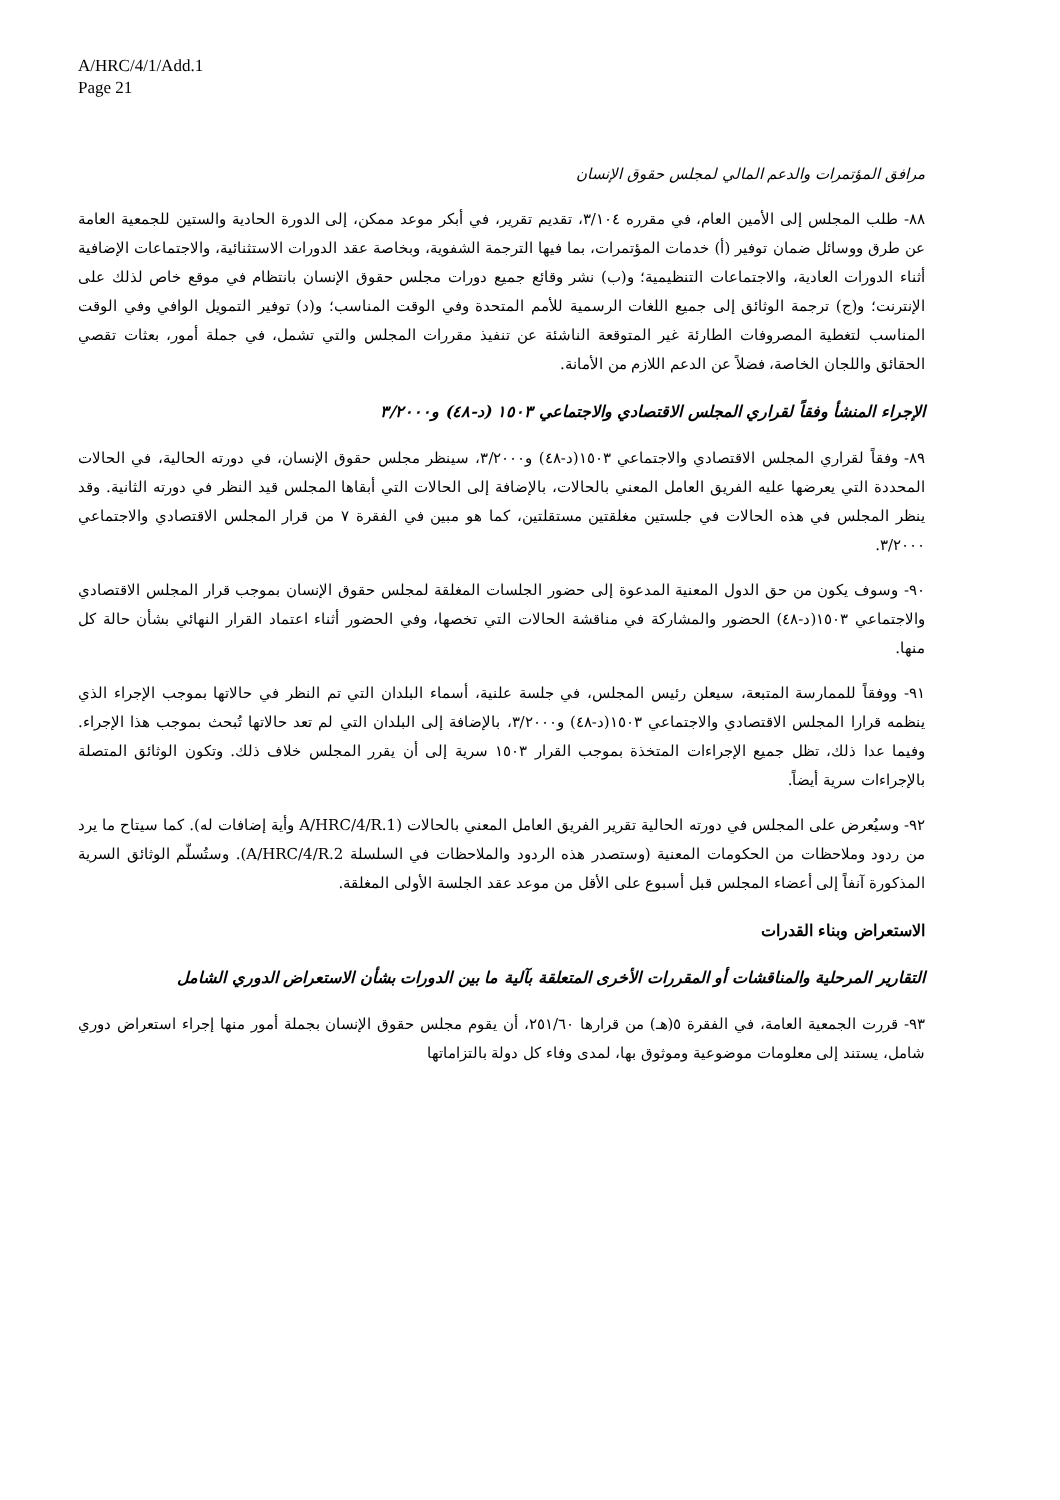A/HRC/4/1/Add.1
Page 21
مرافق المؤتمرات والدعم المالي لمجلس حقوق الإنسان
٨٨- طلب المجلس إلى الأمين العام، في مقرره ٣/١٠٤، تقديم تقرير، في أبكر موعد ممكن، إلى الدورة الحادية والستين للجمعية العامة عن طرق ووسائل ضمان توفير (أ) خدمات المؤتمرات، بما فيها الترجمة الشفوية، وبخاصة عقد الدورات الاستثنائية، والاجتماعات الإضافية أثناء الدورات العادية، والاجتماعات التنظيمية؛ و(ب) نشر وقائع جميع دورات مجلس حقوق الإنسان بانتظام في موقع خاص لذلك على الإنترنت؛ و(ج) ترجمة الوثائق إلى جميع اللغات الرسمية للأمم المتحدة وفي الوقت المناسب؛ و(د) توفير التمويل الوافي وفي الوقت المناسب لتغطية المصروفات الطارئة غير المتوقعة الناشئة عن تنفيذ مقررات المجلس والتي تشمل، في جملة أمور، بعثات تقصي الحقائق واللجان الخاصة، فضلاً عن الدعم اللازم من الأمانة.
الإجراء المنشأ وفقاً لقراري المجلس الاقتصادي والاجتماعي ١٥٠٣ (د-٤٨) و٣/٢٠٠٠
٨٩- وفقاً لقراري المجلس الاقتصادي والاجتماعي ١٥٠٣(د-٤٨) و٣/٢٠٠٠، سينظر مجلس حقوق الإنسان، في دورته الحالية، في الحالات المحددة التي يعرضها عليه الفريق العامل المعني بالحالات، بالإضافة إلى الحالات التي أبقاها المجلس قيد النظر في دورته الثانية. وقد ينظر المجلس في هذه الحالات في جلستين مغلقتين مستقلتين، كما هو مبين في الفقرة ٧ من قرار المجلس الاقتصادي والاجتماعي ٣/٢٠٠٠.
٩٠- وسوف يكون من حق الدول المعنية المدعوة إلى حضور الجلسات المغلقة لمجلس حقوق الإنسان بموجب قرار المجلس الاقتصادي والاجتماعي ١٥٠٣(د-٤٨) الحضور والمشاركة في مناقشة الحالات التي تخصها، وفي الحضور أثناء اعتماد القرار النهائي بشأن حالة كل منها.
٩١- ووفقاً للممارسة المتبعة، سيعلن رئيس المجلس، في جلسة علنية، أسماء البلدان التي تم النظر في حالاتها بموجب الإجراء الذي ينظمه قرارا المجلس الاقتصادي والاجتماعي ١٥٠٣(د-٤٨) و٣/٢٠٠٠، بالإضافة إلى البلدان التي لم تعد حالاتها تُبحث بموجب هذا الإجراء. وفيما عدا ذلك، تظل جميع الإجراءات المتخذة بموجب القرار ١٥٠٣ سرية إلى أن يقرر المجلس خلاف ذلك. وتكون الوثائق المتصلة بالإجراءات سرية أيضاً.
٩٢- وسيُعرض على المجلس في دورته الحالية تقرير الفريق العامل المعني بالحالات (A/HRC/4/R.1 وأية إضافات له). كما سيتاح ما يرد من ردود وملاحظات من الحكومات المعنية (وستصدر هذه الردود والملاحظات في السلسلة A/HRC/4/R.2). وستُسلّم الوثائق السرية المذكورة آنفاً إلى أعضاء المجلس قبل أسبوع على الأقل من موعد عقد الجلسة الأولى المغلقة.
الاستعراض وبناء القدرات
التقارير المرحلية والمناقشات أو المقررات الأخرى المتعلقة بآلية ما بين الدورات بشأن الاستعراض الدوري الشامل
٩٣- قررت الجمعية العامة، في الفقرة ٥(هـ) من قرارها ٢٥١/٦٠، أن يقوم مجلس حقوق الإنسان بجملة أمور منها إجراء استعراض دوري شامل، يستند إلى معلومات موضوعية وموثوق بها، لمدى وفاء كل دولة بالتزاماتها